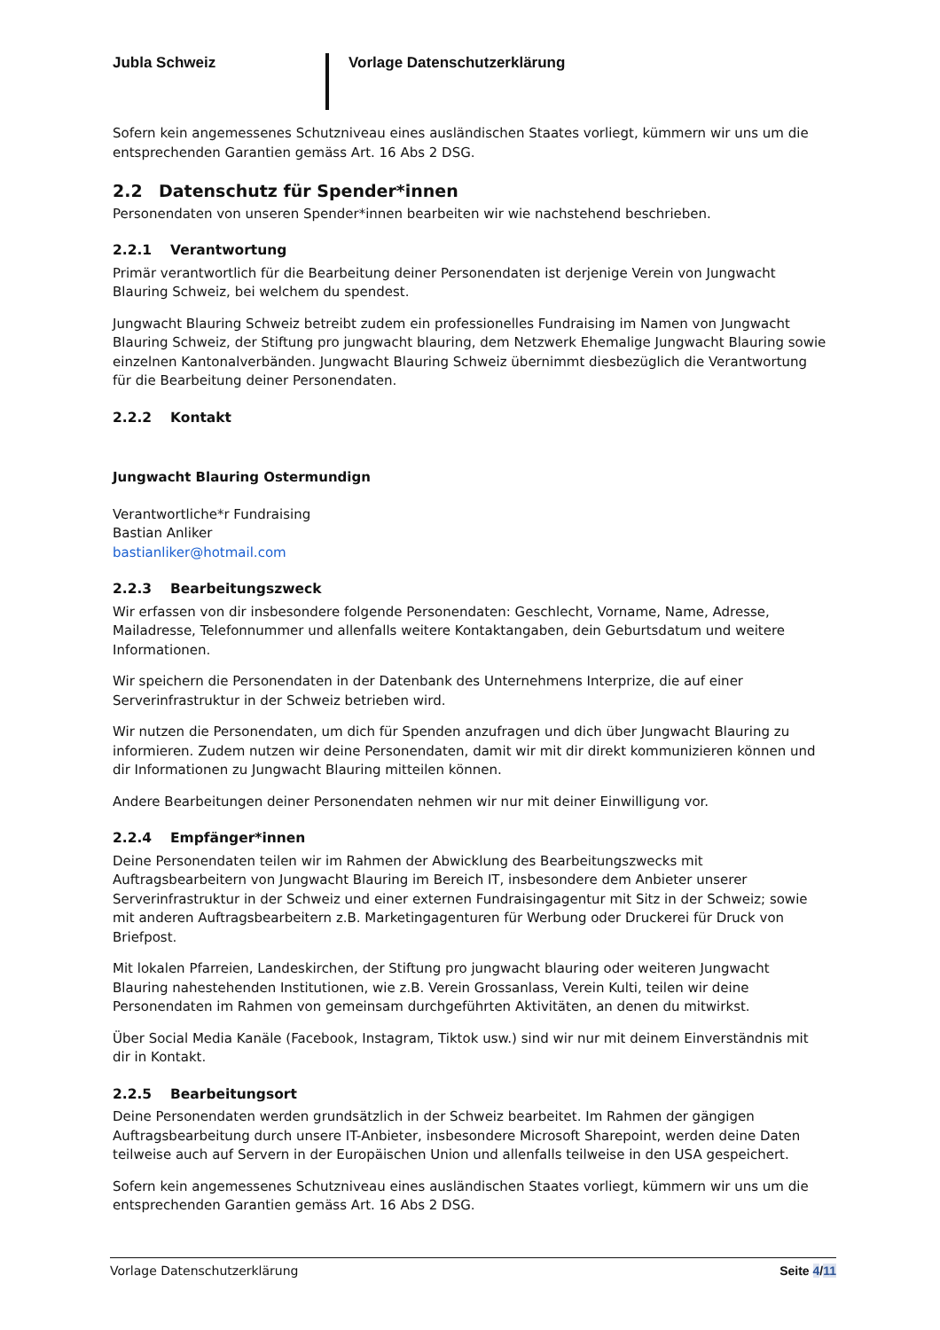Jubla Schweiz
Vorlage Datenschutzerklärung
Sofern kein angemessenes Schutzniveau eines ausländischen Staates vorliegt, kümmern wir uns um die entsprechenden Garantien gemäss Art. 16 Abs 2 DSG.
2.2 Datenschutz für Spender*innen
Personendaten von unseren Spender*innen bearbeiten wir wie nachstehend beschrieben.
2.2.1 Verantwortung
Primär verantwortlich für die Bearbeitung deiner Personendaten ist derjenige Verein von Jungwacht Blauring Schweiz, bei welchem du spendest.
Jungwacht Blauring Schweiz betreibt zudem ein professionelles Fundraising im Namen von Jungwacht Blauring Schweiz, der Stiftung pro jungwacht blauring, dem Netzwerk Ehemalige Jungwacht Blauring sowie einzelnen Kantonalverbänden. Jungwacht Blauring Schweiz übernimmt diesbezüglich die Verantwortung für die Bearbeitung deiner Personendaten.
2.2.2 Kontakt
Jungwacht Blauring Ostermundign
Verantwortliche*r Fundraising
Bastian Anliker
bastianliker@hotmail.com
2.2.3 Bearbeitungszweck
Wir erfassen von dir insbesondere folgende Personendaten: Geschlecht, Vorname, Name, Adresse, Mailadresse, Telefonnummer und allenfalls weitere Kontaktangaben, dein Geburtsdatum und weitere Informationen.
Wir speichern die Personendaten in der Datenbank des Unternehmens Interprize, die auf einer Serverinfrastruktur in der Schweiz betrieben wird.
Wir nutzen die Personendaten, um dich für Spenden anzufragen und dich über Jungwacht Blauring zu informieren. Zudem nutzen wir deine Personendaten, damit wir mit dir direkt kommunizieren können und dir Informationen zu Jungwacht Blauring mitteilen können.
Andere Bearbeitungen deiner Personendaten nehmen wir nur mit deiner Einwilligung vor.
2.2.4 Empfänger*innen
Deine Personendaten teilen wir im Rahmen der Abwicklung des Bearbeitungszwecks mit Auftragsbearbeitern von Jungwacht Blauring im Bereich IT, insbesondere dem Anbieter unserer Serverinfrastruktur in der Schweiz und einer externen Fundraisingagentur mit Sitz in der Schweiz; sowie mit anderen Auftragsbearbeitern z.B. Marketingagenturen für Werbung oder Druckerei für Druck von Briefpost.
Mit lokalen Pfarreien, Landeskirchen, der Stiftung pro jungwacht blauring oder weiteren Jungwacht Blauring nahestehenden Institutionen, wie z.B. Verein Grossanlass, Verein Kulti, teilen wir deine Personendaten im Rahmen von gemeinsam durchgeführten Aktivitäten, an denen du mitwirkst.
Über Social Media Kanäle (Facebook, Instagram, Tiktok usw.) sind wir nur mit deinem Einverständnis mit dir in Kontakt.
2.2.5 Bearbeitungsort
Deine Personendaten werden grundsätzlich in der Schweiz bearbeitet. Im Rahmen der gängigen Auftragsbearbeitung durch unsere IT-Anbieter, insbesondere Microsoft Sharepoint, werden deine Daten teilweise auch auf Servern in der Europäischen Union und allenfalls teilweise in den USA gespeichert.
Sofern kein angemessenes Schutzniveau eines ausländischen Staates vorliegt, kümmern wir uns um die entsprechenden Garantien gemäss Art. 16 Abs 2 DSG.
Vorlage Datenschutzerklärung Seite 4/11